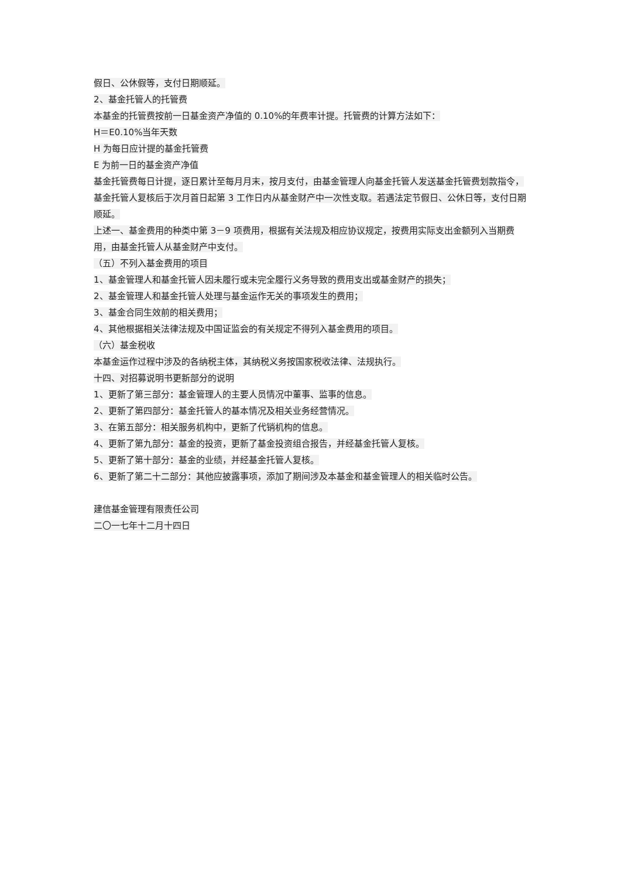假日、公休假等，支付日期顺延。
2、基金托管人的托管费
本基金的托管费按前一日基金资产净值的 0.10%的年费率计提。托管费的计算方法如下：
H＝E0.10%当年天数
H 为每日应计提的基金托管费
E 为前一日的基金资产净值
基金托管费每日计提，逐日累计至每月月末，按月支付，由基金管理人向基金托管人发送基金托管费划款指令，基金托管人复核后于次月首日起第 3 工作日内从基金财产中一次性支取。若遇法定节假日、公休日等，支付日期顺延。
上述一、基金费用的种类中第 3－9 项费用，根据有关法规及相应协议规定，按费用实际支出金额列入当期费用，由基金托管人从基金财产中支付。
（五）不列入基金费用的项目
1、基金管理人和基金托管人因未履行或未完全履行义务导致的费用支出或基金财产的损失；
2、基金管理人和基金托管人处理与基金运作无关的事项发生的费用；
3、基金合同生效前的相关费用；
4、其他根据相关法律法规及中国证监会的有关规定不得列入基金费用的项目。
（六）基金税收
本基金运作过程中涉及的各纳税主体，其纳税义务按国家税收法律、法规执行。
十四、对招募说明书更新部分的说明
1、更新了第三部分：基金管理人的主要人员情况中董事、监事的信息。
2、更新了第四部分：基金托管人的基本情况及相关业务经营情况。
3、在第五部分：相关服务机构中，更新了代销机构的信息。
4、更新了第九部分：基金的投资，更新了基金投资组合报告，并经基金托管人复核。
5、更新了第十部分：基金的业绩，并经基金托管人复核。
6、更新了第二十二部分：其他应披露事项，添加了期间涉及本基金和基金管理人的相关临时公告。
建信基金管理有限责任公司
二〇一七年十二月十四日